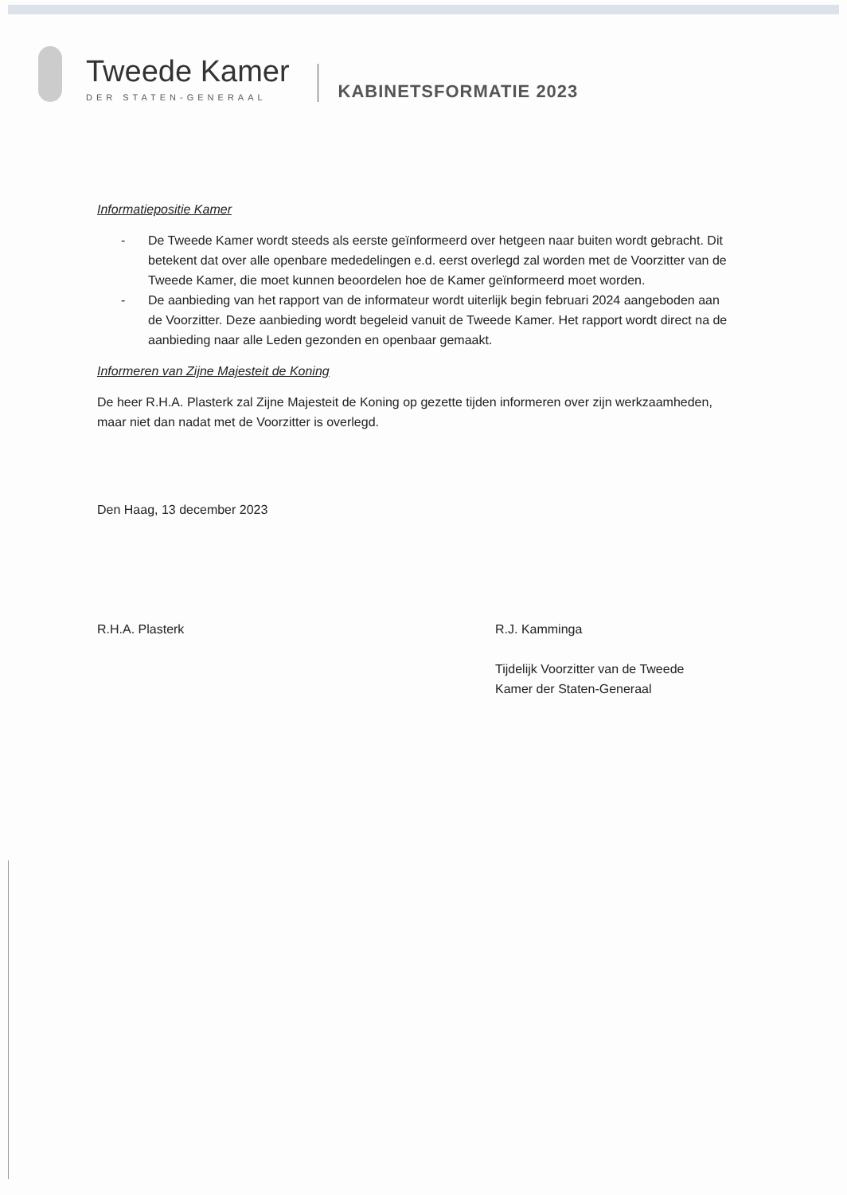Tweede Kamer
DER STATEN-GENERAAL
KABINETSFORMATIE 2023
Informatiepositie Kamer
- De Tweede Kamer wordt steeds als eerste geïnformeerd over hetgeen naar buiten wordt gebracht. Dit betekent dat over alle openbare mededelingen e.d. eerst overlegd zal worden met de Voorzitter van de Tweede Kamer, die moet kunnen beoordelen hoe de Kamer geïnformeerd moet worden.
- De aanbieding van het rapport van de informateur wordt uiterlijk begin februari 2024 aangeboden aan de Voorzitter. Deze aanbieding wordt begeleid vanuit de Tweede Kamer. Het rapport wordt direct na de aanbieding naar alle Leden gezonden en openbaar gemaakt.
Informeren van Zijne Majesteit de Koning
De heer R.H.A. Plasterk zal Zijne Majesteit de Koning op gezette tijden informeren over zijn werkzaamheden, maar niet dan nadat met de Voorzitter is overlegd.
Den Haag, 13 december 2023
R.H.A. Plasterk R.J. Kamminga
Tijdelijk Voorzitter van de Tweede
Kamer der Staten-Generaal